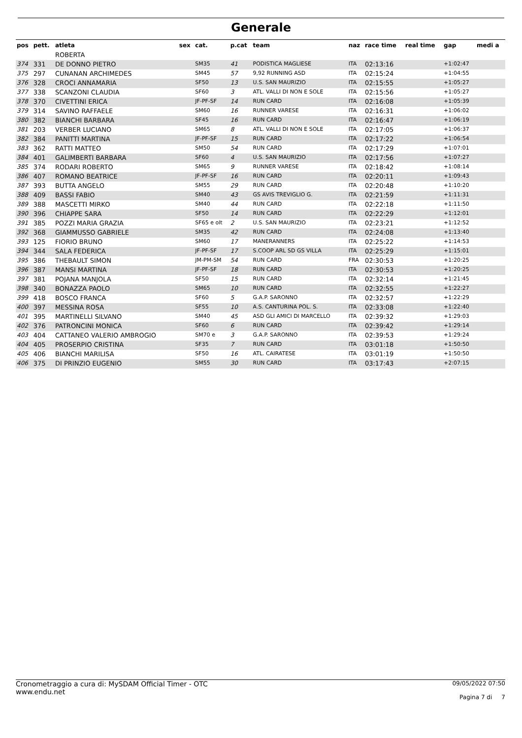Generale
| pos | pett. | atleta | sex | cat. | p.cat | team | naz | race time | real time | gap | medi a |
| --- | --- | --- | --- | --- | --- | --- | --- | --- | --- | --- | --- |
| | | ROBERTA | | | | | | | | | |
| 374 | 331 | DE DONNO PIETRO | | SM35 | 41 | PODISTICA MAGLIESE | ITA | 02:13:16 | | +1:02:47 | |
| 375 | 297 | CUNANAN ARCHIMEDES | | SM45 | 57 | 9,92 RUNNING ASD | ITA | 02:15:24 | | +1:04:55 | |
| 376 | 328 | CROCI ANNAMARIA | | SF50 | 13 | U.S. SAN MAURIZIO | ITA | 02:15:55 | | +1:05:27 | |
| 377 | 338 | SCANZONI CLAUDIA | | SF60 | 3 | ATL. VALLI DI NON E SOLE | ITA | 02:15:56 | | +1:05:27 | |
| 378 | 370 | CIVETTINI ERICA | | JF-PF-SF | 14 | RUN CARD | ITA | 02:16:08 | | +1:05:39 | |
| 379 | 314 | SAVINO RAFFAELE | | SM60 | 16 | RUNNER VARESE | ITA | 02:16:31 | | +1:06:02 | |
| 380 | 382 | BIANCHI BARBARA | | SF45 | 16 | RUN CARD | ITA | 02:16:47 | | +1:06:19 | |
| 381 | 203 | VERBER LUCIANO | | SM65 | 8 | ATL. VALLI DI NON E SOLE | ITA | 02:17:05 | | +1:06:37 | |
| 382 | 384 | PANITTI MARTINA | | JF-PF-SF | 15 | RUN CARD | ITA | 02:17:22 | | +1:06:54 | |
| 383 | 362 | RATTI MATTEO | | SM50 | 54 | RUN CARD | ITA | 02:17:29 | | +1:07:01 | |
| 384 | 401 | GALIMBERTI BARBARA | | SF60 | 4 | U.S. SAN MAURIZIO | ITA | 02:17:56 | | +1:07:27 | |
| 385 | 374 | RODARI ROBERTO | | SM65 | 9 | RUNNER VARESE | ITA | 02:18:42 | | +1:08:14 | |
| 386 | 407 | ROMANO BEATRICE | | JF-PF-SF | 16 | RUN CARD | ITA | 02:20:11 | | +1:09:43 | |
| 387 | 393 | BUTTA ANGELO | | SM55 | 29 | RUN CARD | ITA | 02:20:48 | | +1:10:20 | |
| 388 | 409 | BASSI FABIO | | SM40 | 43 | GS AVIS TREVIGLIO G. | ITA | 02:21:59 | | +1:11:31 | |
| 389 | 388 | MASCETTI MIRKO | | SM40 | 44 | RUN CARD | ITA | 02:22:18 | | +1:11:50 | |
| 390 | 396 | CHIAPPE SARA | | SF50 | 14 | RUN CARD | ITA | 02:22:29 | | +1:12:01 | |
| 391 | 385 | POZZI MARIA GRAZIA | | SF65 e olt | 2 | U.S. SAN MAURIZIO | ITA | 02:23:21 | | +1:12:52 | |
| 392 | 368 | GIAMMUSSO GABRIELE | | SM35 | 42 | RUN CARD | ITA | 02:24:08 | | +1:13:40 | |
| 393 | 125 | FIORIO BRUNO | | SM60 | 17 | MANERANNERS | ITA | 02:25:22 | | +1:14:53 | |
| 394 | 344 | SALA FEDERICA | | JF-PF-SF | 17 | S.COOP ARL SD GS VILLA | ITA | 02:25:29 | | +1:15:01 | |
| 395 | 386 | THEBAULT SIMON | | JM-PM-SM | 54 | RUN CARD | FRA | 02:30:53 | | +1:20:25 | |
| 396 | 387 | MANSI MARTINA | | JF-PF-SF | 18 | RUN CARD | ITA | 02:30:53 | | +1:20:25 | |
| 397 | 381 | POJANA MANJOLA | | SF50 | 15 | RUN CARD | ITA | 02:32:14 | | +1:21:45 | |
| 398 | 340 | BONAZZA PAOLO | | SM65 | 10 | RUN CARD | ITA | 02:32:55 | | +1:22:27 | |
| 399 | 418 | BOSCO FRANCA | | SF60 | 5 | G.A.P. SARONNO | ITA | 02:32:57 | | +1:22:29 | |
| 400 | 397 | MESSINA ROSA | | SF55 | 10 | A.S. CANTURINA POL. S. | ITA | 02:33:08 | | +1:22:40 | |
| 401 | 395 | MARTINELLI SILVANO | | SM40 | 45 | ASD GLI AMICI DI MARCELLO | ITA | 02:39:32 | | +1:29:03 | |
| 402 | 376 | PATRONCINI MONICA | | SF60 | 6 | RUN CARD | ITA | 02:39:42 | | +1:29:14 | |
| 403 | 404 | CATTANEO VALERIO AMBROGIO | | SM70 e | 3 | G.A.P. SARONNO | ITA | 02:39:53 | | +1:29:24 | |
| 404 | 405 | PROSERPIO CRISTINA | | SF35 | 7 | RUN CARD | ITA | 03:01:18 | | +1:50:50 | |
| 405 | 406 | BIANCHI MARILISA | | SF50 | 16 | ATL. CAIRATESE | ITA | 03:01:19 | | +1:50:50 | |
| 406 | 375 | DI PRINZIO EUGENIO | | SM55 | 30 | RUN CARD | ITA | 03:17:43 | | +2:07:15 | |
Cronometraggio a cura di: MySDAM Official Timer - OTC
www.endu.net
09/05/2022 07:50
Pagina 7 di 7